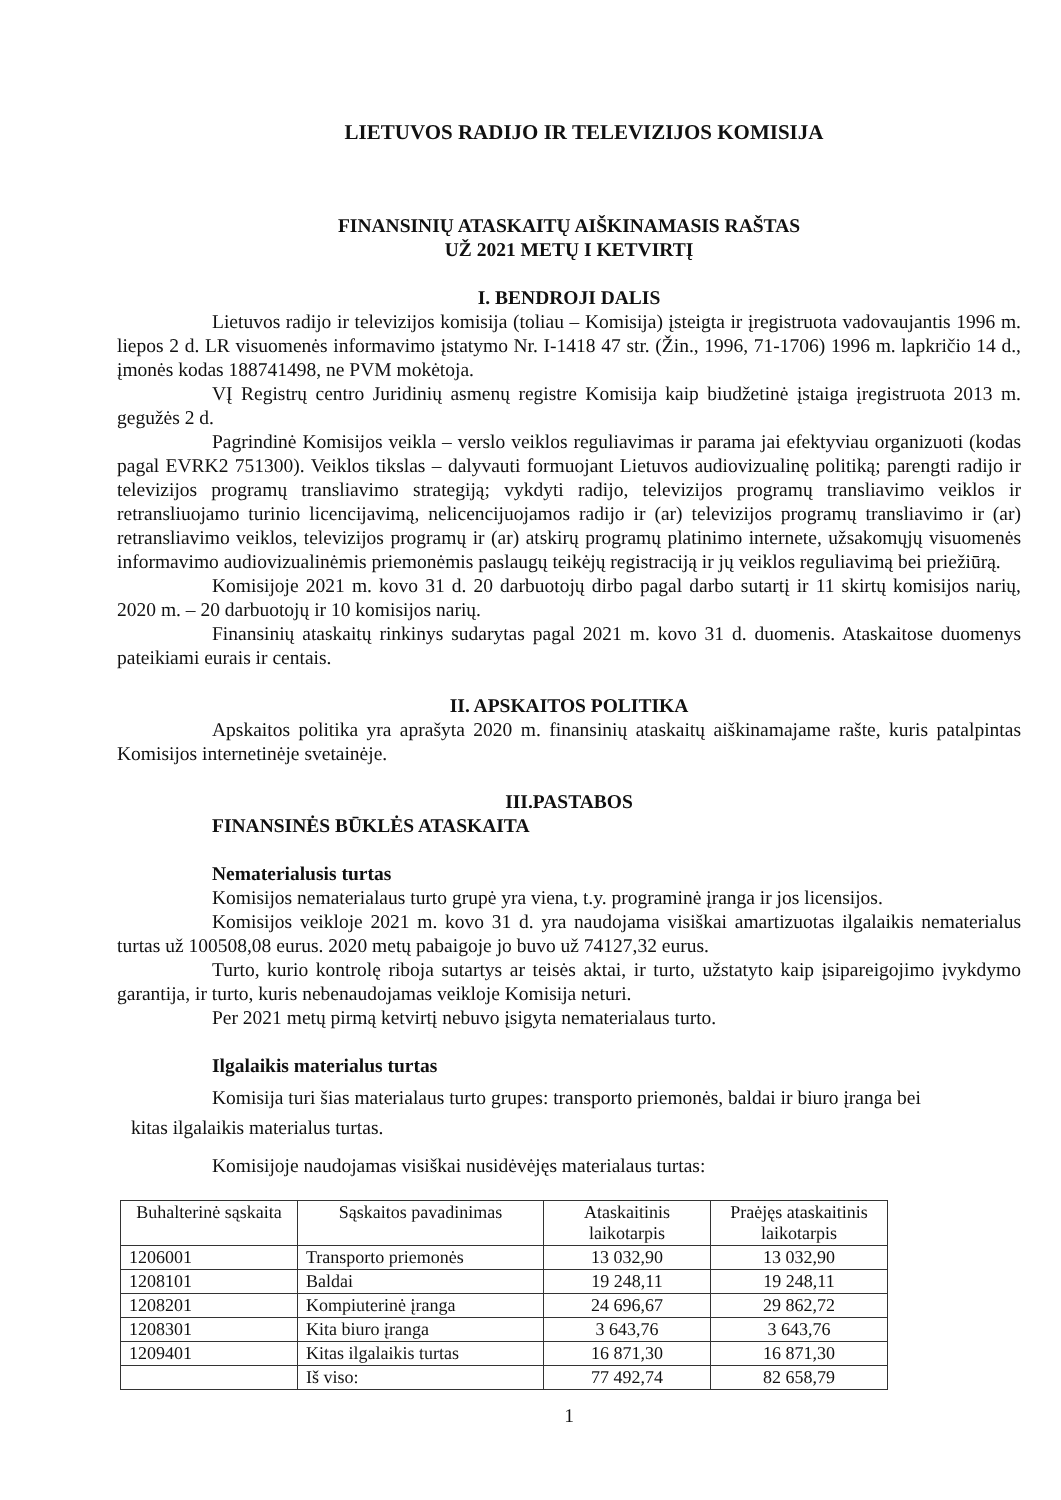LIETUVOS RADIJO IR TELEVIZIJOS KOMISIJA
FINANSINIŲ ATASKAITŲ AIŠKINAMASIS RAŠTAS
UŽ 2021 METŲ I KETVIRTĮ
I. BENDROJI DALIS
Lietuvos radijo ir televizijos komisija (toliau – Komisija) įsteigta ir įregistruota vadovaujantis 1996 m. liepos 2 d. LR visuomenės informavimo įstatymo Nr. I-1418 47 str. (Žin., 1996, 71-1706) 1996 m. lapkričio 14 d., įmonės kodas 188741498, ne PVM mokėtoja.
VĮ Registrų centro Juridinių asmenų registre Komisija kaip biudžetinė įstaiga įregistruota 2013 m. gegužės 2 d.
Pagrindinė Komisijos veikla – verslo veiklos reguliavimas ir parama jai efektyviau organizuoti (kodas pagal EVRK2 751300). Veiklos tikslas – dalyvauti formuojant Lietuvos audiovizualinę politiką; parengti radijo ir televizijos programų transliavimo strategiją; vykdyti radijo, televizijos programų transliavimo veiklos ir retransliuojamo turinio licencijavimą, nelicencijuojamos radijo ir (ar) televizijos programų transliavimo ir (ar) retransliavimo veiklos, televizijos programų ir (ar) atskirų programų platinimo internete, užsakomųjų visuomenės informavimo audiovizualinėmis priemonėmis paslaugų teikėjų registraciją ir jų veiklos reguliavimą bei priežiūrą.
Komisijoje 2021 m. kovo 31 d. 20 darbuotojų dirbo pagal darbo sutartį ir 11 skirtų komisijos narių, 2020 m. – 20 darbuotojų ir 10 komisijos narių.
Finansinių ataskaitų rinkinys sudarytas pagal 2021 m. kovo 31 d. duomenis. Ataskaitose duomenys pateikiami eurais ir centais.
II. APSKAITOS POLITIKA
Apskaitos politika yra aprašyta 2020 m. finansinių ataskaitų aiškinamajame rašte, kuris patalpintas Komisijos internetinėje svetainėje.
III.PASTABOS
FINANSINĖS BŪKLĖS ATASKAITA
Nematerialusis turtas
Komisijos nematerialaus turto grupė yra viena, t.y. programinė įranga ir jos licensijos.
Komisijos veikloje 2021 m. kovo 31 d. yra naudojama visiškai amartizuotas ilgalaikis nematerialus turtas už 100508,08 eurus. 2020 metų pabaigoje jo buvo už 74127,32 eurus.
Turto, kurio kontrolę riboja sutartys ar teisės aktai, ir turto, užstatyto kaip įsipareigojimo įvykdymo garantija, ir turto, kuris nebenaudojamas veikloje Komisija neturi.
Per 2021 metų pirmą ketvirtį nebuvo įsigyta nematerialaus turto.
Ilgalaikis materialus turtas
Komisija turi šias materialaus turto grupes: transporto priemonės, baldai ir biuro įranga bei
kitas ilgalaikis materialus turtas.
Komisijoje naudojamas visiškai nusidėvėjęs materialaus turtas:
| Buhalterinė sąskaita | Sąskaitos pavadinimas | Ataskaitinis laikotarpis | Praėjęs ataskaitinis laikotarpis |
| --- | --- | --- | --- |
| 1206001 | Transporto priemonės | 13 032,90 | 13 032,90 |
| 1208101 | Baldai | 19 248,11 | 19 248,11 |
| 1208201 | Kompiuterinė įranga | 24 696,67 | 29 862,72 |
| 1208301 | Kita biuro įranga | 3 643,76 | 3 643,76 |
| 1209401 | Kitas ilgalaikis turtas | 16 871,30 | 16 871,30 |
| | Iš viso: | 77 492,74 | 82 658,79 |
1